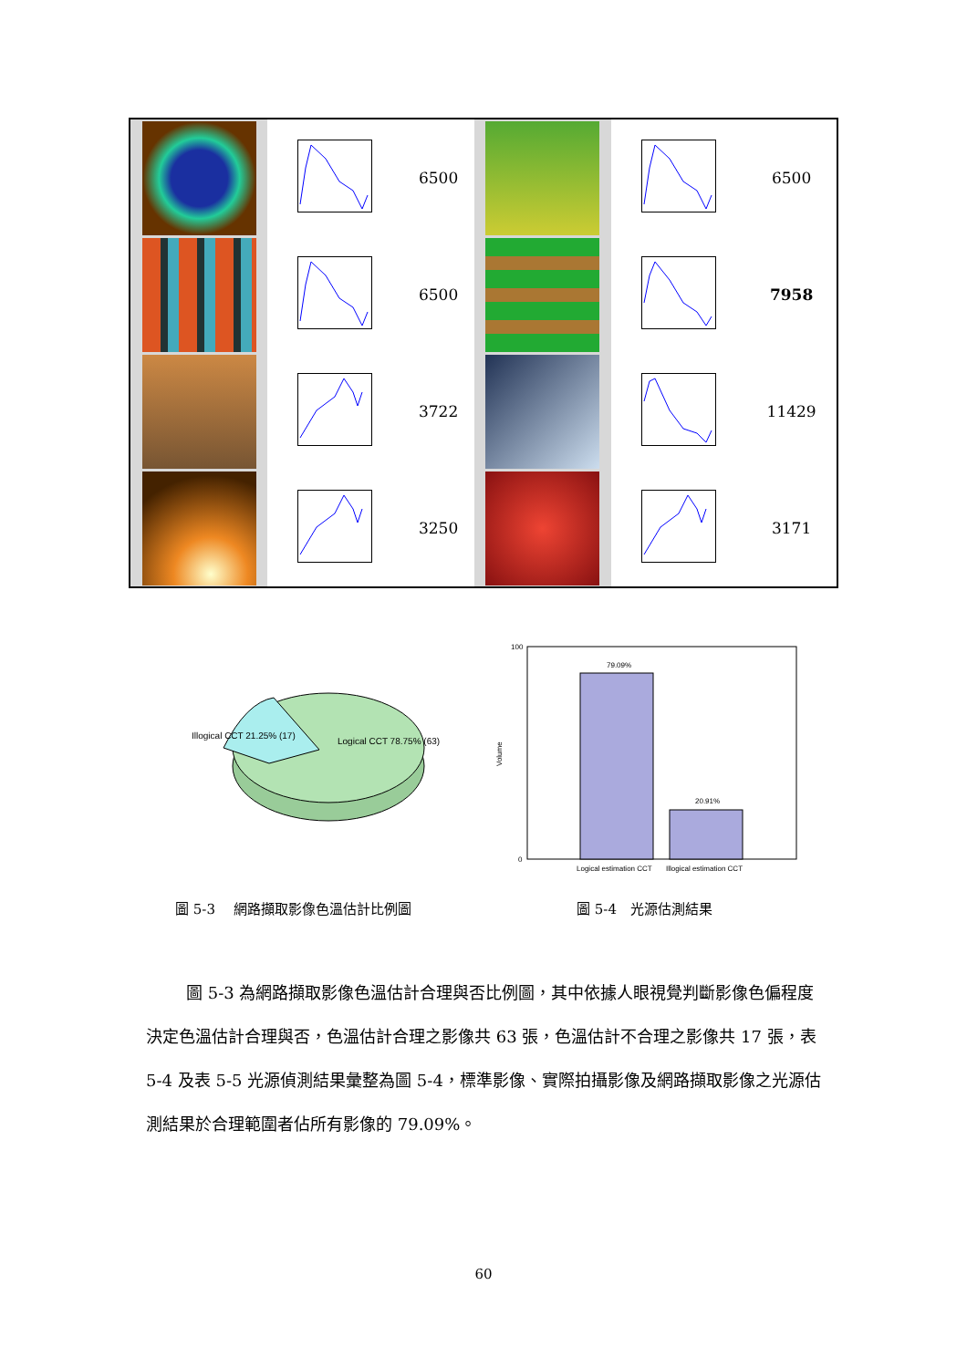| | | 6500 | | | 6500 |
| | | 6500 | | | 7958 |
| | | 3722 | | | 11429 |
| | | 3250 | | | 3171 |
Illogical CCT 21.25% (17)
Logical CCT 78.75% (63)
79.09%
20.91%
100
0
Volume
Logical estimation CCT
Illogical estimation CCT
圖 5-3　 網路擷取影像色溫估計比例圖 圖 5-4　光源估測結果
圖 5-3 為網路擷取影像色溫估計合理與否比例圖，其中依據人眼視覺判斷影像色偏程度決定色溫估計合理與否，色溫估計合理之影像共 63 張，色溫估計不合理之影像共 17 張，表 5-4 及表 5-5 光源偵測結果彙整為圖 5-4，標準影像、實際拍攝影像及網路擷取影像之光源估測結果於合理範圍者佔所有影像的 79.09%。
60